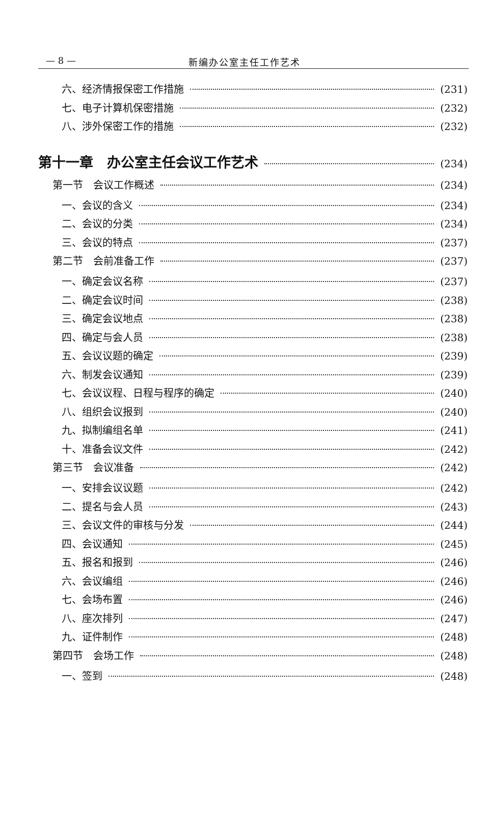— 8 — 新编办公室主任工作艺术
六、经济情报保密工作措施 (231)
七、电子计算机保密措施 (232)
八、涉外保密工作的措施 (232)
第十一章　办公室主任会议工作艺术 (234)
第一节　会议工作概述 (234)
一、会议的含义 (234)
二、会议的分类 (234)
三、会议的特点 (237)
第二节　会前准备工作 (237)
一、确定会议名称 (237)
二、确定会议时间 (238)
三、确定会议地点 (238)
四、确定与会人员 (238)
五、会议议题的确定 (239)
六、制发会议通知 (239)
七、会议议程、日程与程序的确定 (240)
八、组织会议报到 (240)
九、拟制编组名单 (241)
十、准备会议文件 (242)
第三节　会议准备 (242)
一、安排会议议题 (242)
二、提名与会人员 (243)
三、会议文件的审核与分发 (244)
四、会议通知 (245)
五、报名和报到 (246)
六、会议编组 (246)
七、会场布置 (246)
八、座次排列 (247)
九、证件制作 (248)
第四节　会场工作 (248)
一、签到 (248)